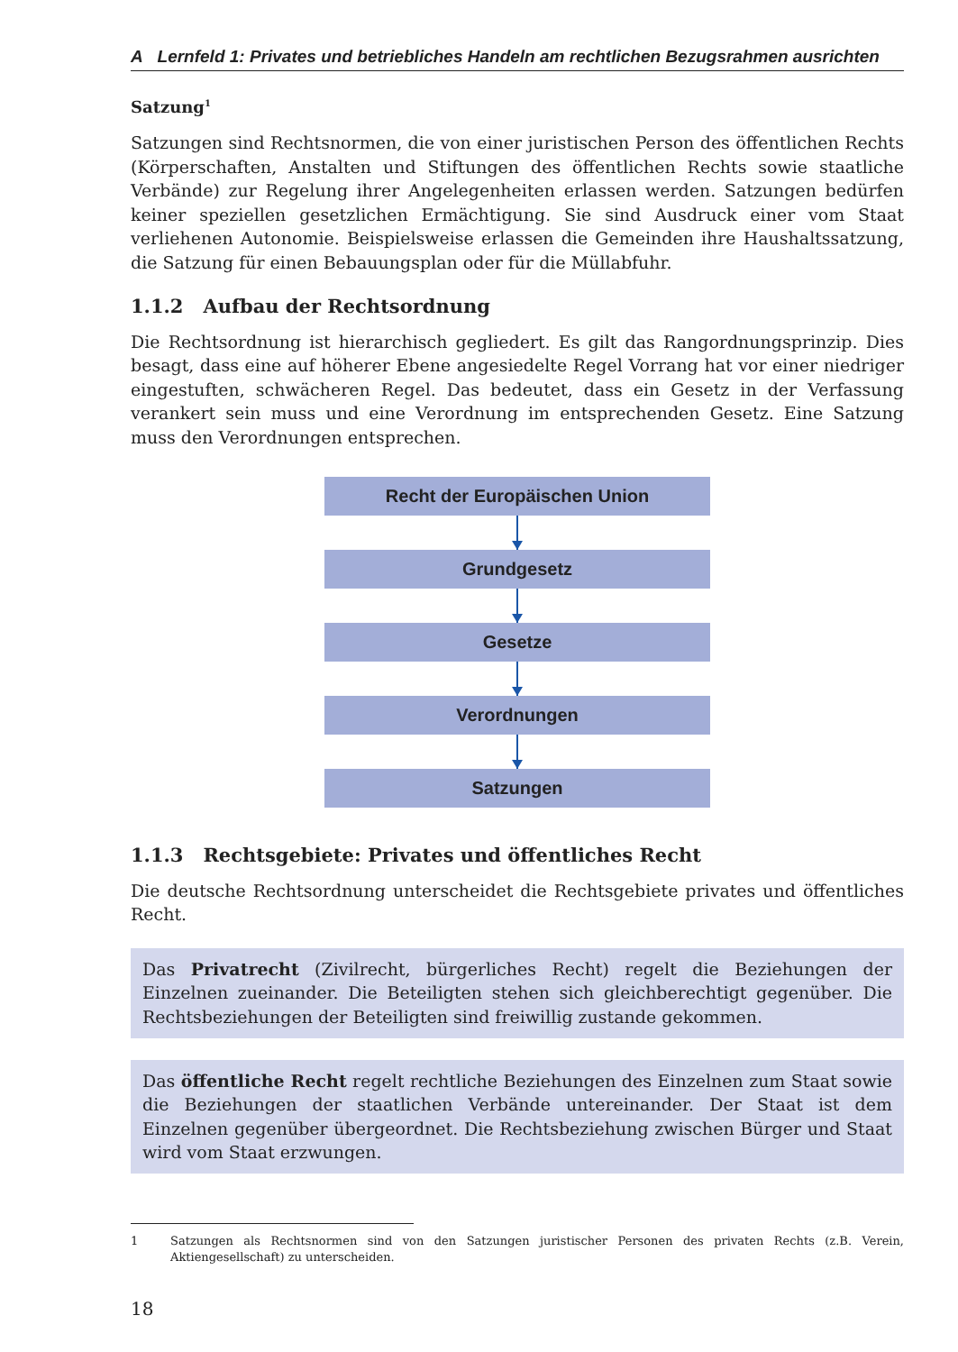A Lernfeld 1: Privates und betriebliches Handeln am rechtlichen Bezugsrahmen ausrichten
Satzung<sup>1</sup>
Satzungen sind Rechtsnormen, die von einer juristischen Person des öffentlichen Rechts (Körperschaften, Anstalten und Stiftungen des öffentlichen Rechts sowie staatliche Verbände) zur Regelung ihrer Angelegenheiten erlassen werden. Satzungen bedürfen keiner speziellen gesetzlichen Ermächtigung. Sie sind Ausdruck einer vom Staat verliehenen Autonomie. Beispielsweise erlassen die Gemeinden ihre Haushaltssatzung, die Satzung für einen Bebauungsplan oder für die Müllabfuhr.
1.1.2 Aufbau der Rechtsordnung
Die Rechtsordnung ist hierarchisch gegliedert. Es gilt das Rangordnungsprinzip. Dies besagt, dass eine auf höherer Ebene angesiedelte Regel Vorrang hat vor einer niedriger eingestuften, schwächeren Regel. Das bedeutet, dass ein Gesetz in der Verfassung verankert sein muss und eine Verordnung im entsprechenden Gesetz. Eine Satzung muss den Verordnungen entsprechen.
Recht der Europäischen Union
Grundgesetz
Gesetze
Verordnungen
Satzungen
1.1.3 Rechtsgebiete: Privates und öffentliches Recht
Die deutsche Rechtsordnung unterscheidet die Rechtsgebiete privates und öffentliches Recht.
Das Privatrecht (Zivilrecht, bürgerliches Recht) regelt die Beziehungen der Einzelnen zueinander. Die Beteiligten stehen sich gleichberechtigt gegenüber. Die Rechtsbeziehungen der Beteiligten sind freiwillig zustande gekommen.
Das öffentliche Recht regelt rechtliche Beziehungen des Einzelnen zum Staat sowie die Beziehungen der staatlichen Verbände untereinander. Der Staat ist dem Einzelnen gegenüber übergeordnet. Die Rechtsbeziehung zwischen Bürger und Staat wird vom Staat erzwungen.
1 Satzungen als Rechtsnormen sind von den Satzungen juristischer Personen des privaten Rechts (z.B. Verein, Aktiengesellschaft) zu unterscheiden.
18